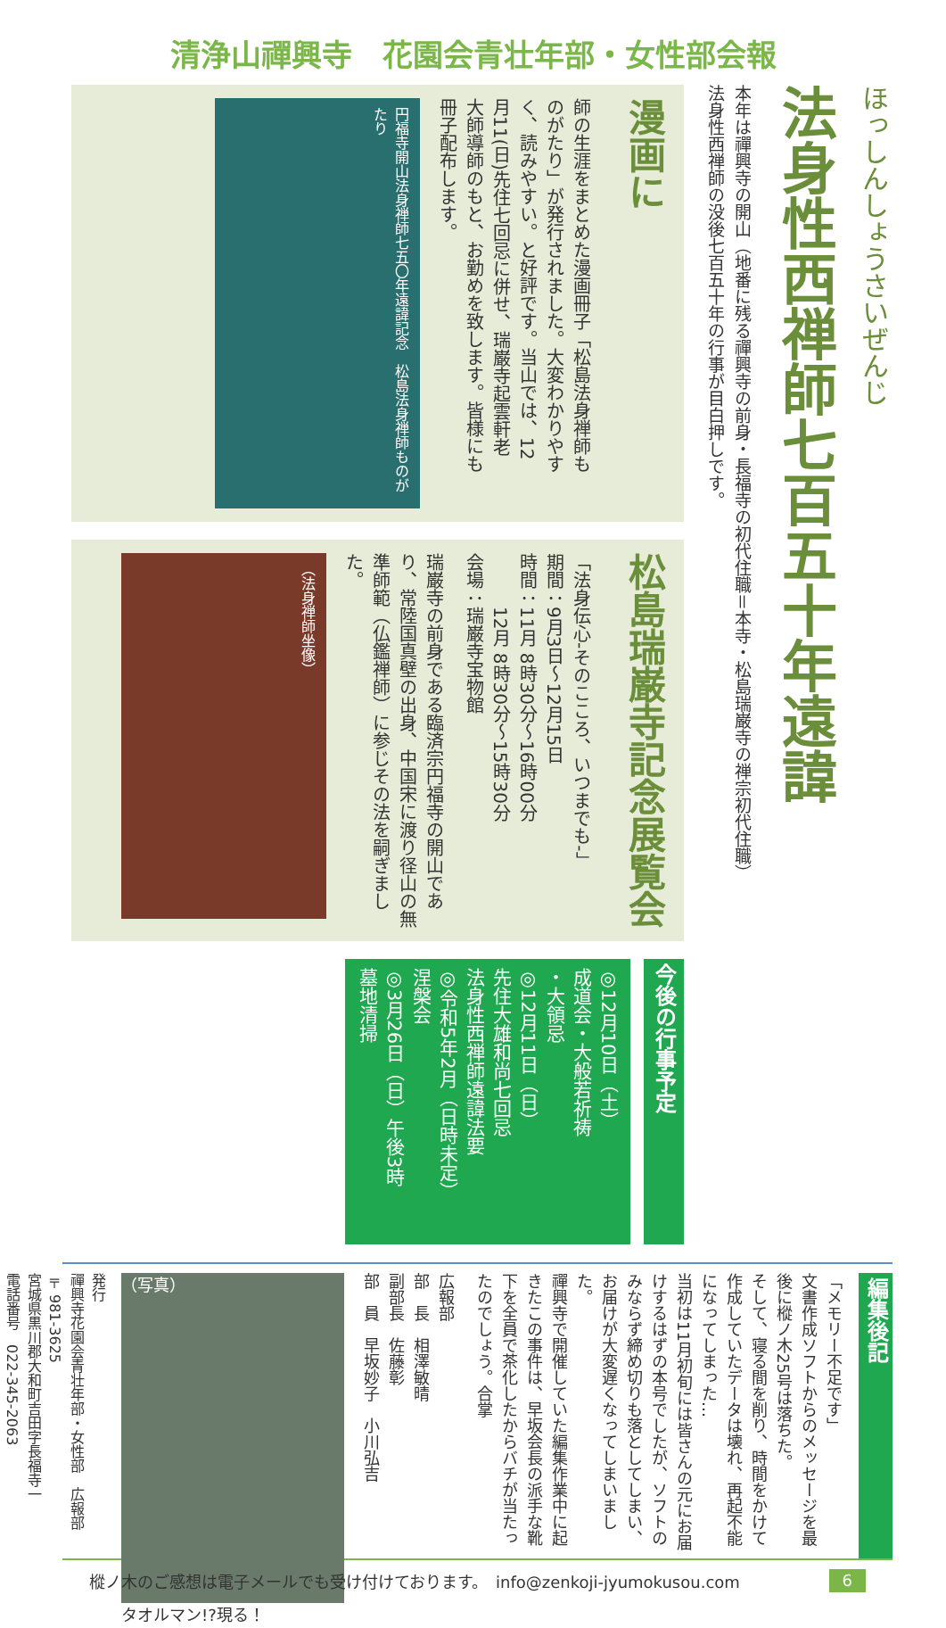清浄山禪興寺　花園会青壮年部・女性部会報
ほっしんしょうさいぜんじ
法身性西禅師七百五十年遠諱
本年は禪興寺の開山（地番に残る禪興寺の前身・長福寺の初代住職＝本寺・松島瑞巌寺の禅宗初代住職）法身性西禅師の没後七百五十年の行事が目白押しです。
漫画に
師の生涯をまとめた漫画冊子「松島法身禅師ものがたり」が発行されました。大変わかりやすく、読みやすい。と好評です。当山では、12月11(日)先住七回忌に併せ、瑞巌寺起雲軒老大師導師のもと、お勤めを致します。皆様にも冊子配布します。
円福寺開山法身禅師七五〇年遠諱記念　松島法身禅師ものがたり
松島瑞巌寺記念展覧会
「法身伝心-そのこころ、いつまでも-」
期間：9月3日～12月15日
時間：11月 8時30分～16時00分
　　　12月 8時30分～15時30分
会場：瑞巌寺宝物館
瑞巌寺の前身である臨済宗円福寺の開山であり、常陸国真壁の出身、中国宋に渡り径山の無準師範（仏鑑禅師）に参じその法を嗣ぎました。
（法身禅師坐像）
今後の行事予定
◎12月10日（土）
成道会・大般若祈祷
・大領忌
◎12月11日（日）
先住大雄和尚七回忌
法身性西禅師遠諱法要
◎令和5年2月（日時未定）
涅槃会
◎3月26日（日）午後3時
墓地清掃
編集後記
「メモリー不足です」
文書作成ソフトからのメッセージを最後に樅ノ木25号は落ちた。
そして、寝る間を削り、時間をかけて作成していたデータは壊れ、再起不能になってしまった…
当初は11月初旬には皆さんの元にお届けするはずの本号でしたが、ソフトのみならず締め切りも落としてしまい、お届けが大変遅くなってしまいました。
禪興寺で開催していた編集作業中に起きたこの事件は、早坂会長の派手な靴下を全員で茶化したからバチが当たったのでしょう。合掌
広報部
部　長　相澤敏晴
副部長　佐藤彰
部　員　早坂妙子　小川弘吉
（写真）
タオルマン!?現る！
発行
禪興寺花園会青壮年部・女性部　広報部
〒981-3625
宮城県黒川郡大和町吉田字長福寺一
電話番号　022-345-2063
樅ノ木のご感想は電子メールでも受け付けております。　info@zenkoji-jyumokusou.com 6